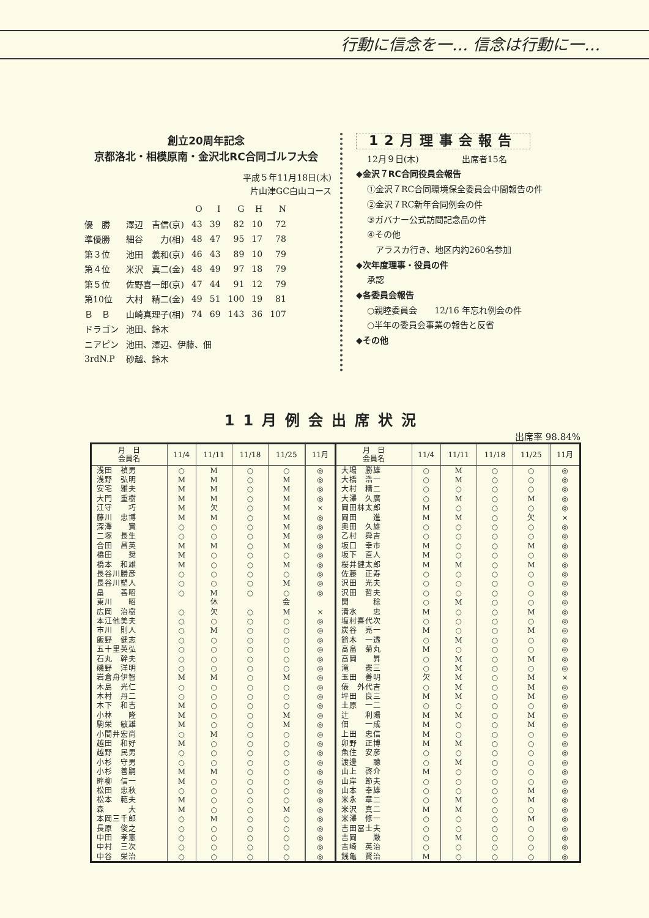行動に信念を一… 信念は行動に一…
創立20周年記念
京都洛北・相模原南・金沢北RC合同ゴルフ大会
平成５年11月18日(木)
片山津GC白山コース
| | | O | I | G | H | N |
| 優 勝 | 澤辺 吉信(京) | 43 | 39 | 82 | 10 | 72 |
| 準優勝 | 細谷 力(相) | 48 | 47 | 95 | 17 | 78 |
| 第３位 | 池田 義和(京) | 46 | 43 | 89 | 10 | 79 |
| 第４位 | 米沢 真二(金) | 48 | 49 | 97 | 18 | 79 |
| 第５位 | 佐野喜一郎(京) | 47 | 44 | 91 | 12 | 79 |
| 第10位 | 大村 精二(金) | 49 | 51 | 100 | 19 | 81 |
| Ｂ Ｂ | 山崎真理子(相) | 74 | 69 | 143 | 36 | 107 |
| ドラゴン | 池田、鈴木 | | | | | |
| ニアピン | 池田、澤辺、伊藤、佃 | | | | | |
| 3rdN.P | 砂越、鈴木 | | | | | |
12月理事会報告
12月９日(木)　　　　　出席者15名
◆金沢７RC合同役員会報告
①金沢７RC合同環境保全委員会中間報告の件
②金沢７RC新年合同例会の件
③ガバナー公式訪問記念品の件
④その他
　アラスカ行き、地区内約260名参加
◆次年度理事・役員の件
承認
◆各委員会報告
○親睦委員会　　12/16 年忘れ例会の件
○半年の委員会事業の報告と反省
◆その他
11月例会出席状況
出席率 98.84%
| 月 日 会員名 | 11/4 | 11/11 | 11/18 | 11/25 | | 11月 | 月 日 会員名 | 11/4 | 11/11 | 11/18 | 11/25 | | 11月 |
| --- | --- | --- | --- | --- | --- | --- | --- | --- | --- | --- | --- | --- | --- |
| 浅田 禎男 | ○ | M | ○ | ○ | | ◎ | 大場 勝雄 | ○ | M | ○ | ○ | | ◎ |
| 浅野 弘明 | M | M | ○ | M | | ◎ | 大橋 浩一 | ○ | M | ○ | ○ | | ◎ |
| 安宅 雅夫 | M | M | ○ | M | | ◎ | 大村 精二 | ○ | ○ | ○ | ○ | | ◎ |
| 大門 重樹 | M | M | ○ | M | | ◎ | 大澤 久廣 | ○ | M | ○ | M | | ◎ |
| 江守 巧 | M | 欠 | ○ | M | | × | 岡田林太郎 | M | ○ | ○ | ○ | | ◎ |
| 藤川 忠博 | M | M | ○ | M | | ◎ | 岡田 進 | M | M | ○ | 欠 | | × |
| 深澤 實 | ○ | ○ | ○ | M | | ◎ | 奥田 久雄 | ○ | ○ | ○ | ○ | | ◎ |
| 二塚 長生 | ○ | ○ | ○ | M | | ◎ | 乙村 舜吉 | ○ | ○ | ○ | ○ | | ◎ |
| 合田 昌英 | M | M | ○ | M | | ◎ | 坂口 幸市 | M | ○ | ○ | M | | ◎ |
| 橋田 奨 | M | ○ | ○ | ○ | | ◎ | 坂下 直人 | M | ○ | ○ | ○ | | ◎ |
| 橋本 和雄 | M | ○ | ○ | M | | ◎ | 桜井健太郎 | M | M | ○ | M | | ◎ |
| 長谷川勝彦 | ○ | ○ | ○ | ○ | | ◎ | 佐藤 正寿 | ○ | ○ | ○ | ○ | | ◎ |
| 長谷川塑人 | ○ | ○ | ○ | M | | ◎ | 沢田 光夫 | ○ | ○ | ○ | ○ | | ◎ |
| 畠 善昭 | ○ | M | ○ | ○ | | ◎ | 沢田 哲夫 | ○ | ○ | ○ | ○ | | ◎ |
| 東川 昭 | | 休 | | 会 | | | 関 稔 | ○ | M | ○ | ○ | | ◎ |
| 広岡 治樹 | ○ | 欠 | ○ | M | | × | 清水 忠 | M | ○ | ○ | M | | ◎ |
| 本江他美夫 | ○ | ○ | ○ | ○ | | ◎ | 塩村喜代次 | ○ | ○ | ○ | ○ | | ◎ |
| 市川 則人 | ○ | M | ○ | ○ | | ◎ | 炭谷 亮一 | M | ○ | ○ | M | | ◎ |
| 飯野 健志 | ○ | ○ | ○ | ○ | | ◎ | 鈴木 一透 | ○ | M | ○ | ○ | | ◎ |
| 五十里英弘 | ○ | ○ | ○ | ○ | | ◎ | 高畠 菊丸 | M | ○ | ○ | ○ | | ◎ |
| 石丸 幹夫 | ○ | ○ | ○ | ○ | | ◎ | 高岡 昇 | ○ | M | ○ | M | | ◎ |
| 磯野 洋明 | ○ | ○ | ○ | ○ | | ◎ | 滝 憲三 | ○ | M | ○ | ○ | | ◎ |
| 岩倉舟伊智 | M | M | ○ | M | | ◎ | 玉田 善明 | 欠 | M | ○ | M | | × |
| 木島 光仁 | ○ | ○ | ○ | ○ | | ◎ | 俵 外代吉 | ○ | M | ○ | M | | ◎ |
| 木村 丹二 | ○ | ○ | ○ | ○ | | ◎ | 坪田 良三 | M | M | ○ | M | | ◎ |
| 木下 和吉 | M | ○ | ○ | ○ | | ◎ | 土原 一二 | ○ | ○ | ○ | ○ | | ◎ |
| 小林 隆 | M | ○ | ○ | M | | ◎ | 辻 利陽 | M | M | ○ | M | | ◎ |
| 駒栄 敏雄 | M | ○ | ○ | M | | ◎ | 佃 一成 | M | ○ | ○ | M | | ◎ |
| 小間井宏尚 | ○ | M | ○ | ○ | | ◎ | 上田 忠信 | M | ○ | ○ | ○ | | ◎ |
| 越田 和好 | M | ○ | ○ | ○ | | ◎ | 卯野 正博 | M | M | ○ | ○ | | ◎ |
| 越野 民男 | ○ | ○ | ○ | ○ | | ◎ | 魚住 安彦 | ○ | ○ | ○ | ○ | | ◎ |
| 小杉 守男 | ○ | ○ | ○ | ○ | | ◎ | 渡邊 聴 | ○ | M | ○ | ○ | | ◎ |
| 小杉 善嗣 | M | M | ○ | ○ | | ◎ | 山上 啓介 | M | ○ | ○ | ○ | | ◎ |
| 畔柳 信一 | M | ○ | ○ | ○ | | ◎ | 山岸 節夫 | ○ | ○ | ○ | ○ | | ◎ |
| 松田 忠秋 | ○ | ○ | ○ | ○ | | ◎ | 山本 幸雄 | ○ | ○ | ○ | M | | ◎ |
| 松本 範夫 | M | ○ | ○ | ○ | | ◎ | 米永 章二 | ○ | M | ○ | M | | ◎ |
| 森 大 | M | ○ | ○ | M | | ◎ | 米沢 真二 | M | M | ○ | ○ | | ◎ |
| 本岡三千郎 | ○ | M | ○ | ○ | | ◎ | 米澤 修一 | ○ | ○ | ○ | M | | ◎ |
| 長原 俊之 | ○ | ○ | ○ | ○ | | ◎ | 吉田冨士夫 | ○ | ○ | ○ | ○ | | ◎ |
| 中田 孝憲 | ○ | ○ | ○ | ○ | | ◎ | 吉岡 厳 | ○ | M | ○ | ○ | | ◎ |
| 中村 三次 | ○ | ○ | ○ | ○ | | ◎ | 吉崎 英治 | ○ | ○ | ○ | ○ | | ◎ |
| 中谷 栄治 | ○ | ○ | ○ | ○ | | ◎ | 銭亀 賢治 | M | ○ | ○ | ○ | | ◎ |